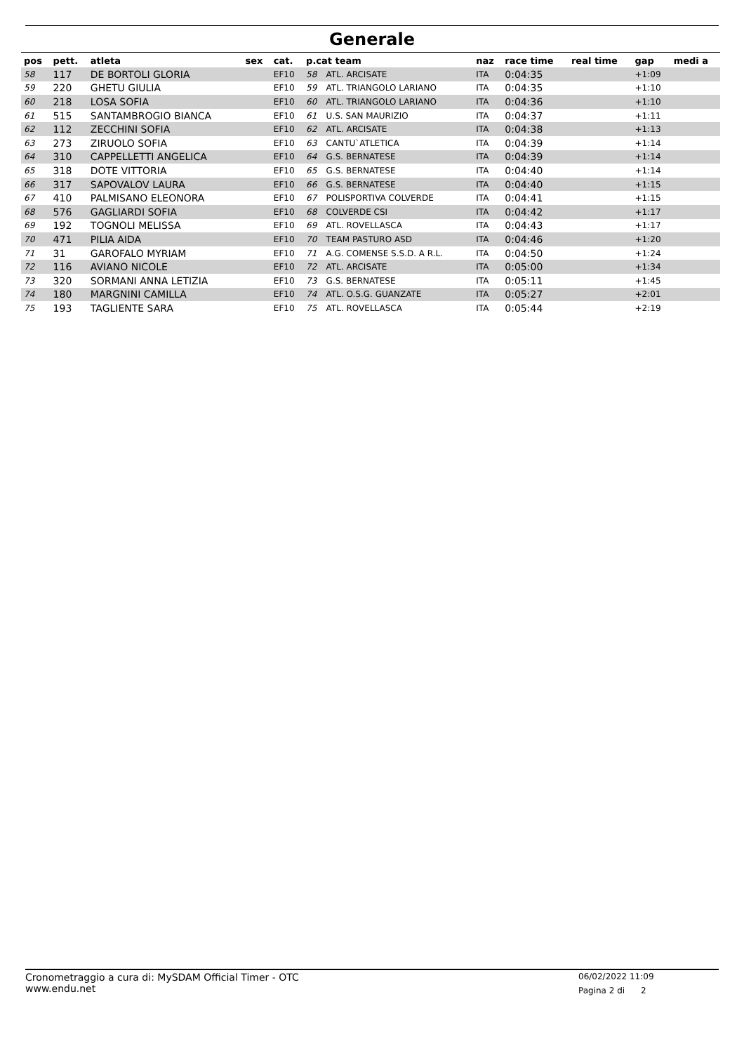Generale
| pos | pett. | atleta | sex | cat. | p.cat team | | naz | race time | real time | gap | medi a |
| --- | --- | --- | --- | --- | --- | --- | --- | --- | --- | --- | --- |
| 58 | 117 | DE BORTOLI GLORIA | | EF10 | 58 | ATL. ARCISATE | ITA | 0:04:35 | | +1:09 | |
| 59 | 220 | GHETU GIULIA | | EF10 | 59 | ATL. TRIANGOLO LARIANO | ITA | 0:04:35 | | +1:10 | |
| 60 | 218 | LOSA SOFIA | | EF10 | 60 | ATL. TRIANGOLO LARIANO | ITA | 0:04:36 | | +1:10 | |
| 61 | 515 | SANTAMBROGIO BIANCA | | EF10 | 61 | U.S. SAN MAURIZIO | ITA | 0:04:37 | | +1:11 | |
| 62 | 112 | ZECCHINI SOFIA | | EF10 | 62 | ATL. ARCISATE | ITA | 0:04:38 | | +1:13 | |
| 63 | 273 | ZIRUOLO SOFIA | | EF10 | 63 | CANTU`ATLETICA | ITA | 0:04:39 | | +1:14 | |
| 64 | 310 | CAPPELLETTI ANGELICA | | EF10 | 64 | G.S. BERNATESE | ITA | 0:04:39 | | +1:14 | |
| 65 | 318 | DOTE VITTORIA | | EF10 | 65 | G.S. BERNATESE | ITA | 0:04:40 | | +1:14 | |
| 66 | 317 | SAPOVALOV LAURA | | EF10 | 66 | G.S. BERNATESE | ITA | 0:04:40 | | +1:15 | |
| 67 | 410 | PALMISANO ELEONORA | | EF10 | 67 | POLISPORTIVA COLVERDE | ITA | 0:04:41 | | +1:15 | |
| 68 | 576 | GAGLIARDI SOFIA | | EF10 | 68 | COLVERDE CSI | ITA | 0:04:42 | | +1:17 | |
| 69 | 192 | TOGNOLI MELISSA | | EF10 | 69 | ATL. ROVELLASCA | ITA | 0:04:43 | | +1:17 | |
| 70 | 471 | PILIA AIDA | | EF10 | 70 | TEAM PASTURO ASD | ITA | 0:04:46 | | +1:20 | |
| 71 | 31 | GAROFALO MYRIAM | | EF10 | 71 | A.G. COMENSE S.S.D. A R.L. | ITA | 0:04:50 | | +1:24 | |
| 72 | 116 | AVIANO NICOLE | | EF10 | 72 | ATL. ARCISATE | ITA | 0:05:00 | | +1:34 | |
| 73 | 320 | SORMANI ANNA LETIZIA | | EF10 | 73 | G.S. BERNATESE | ITA | 0:05:11 | | +1:45 | |
| 74 | 180 | MARGNINI CAMILLA | | EF10 | 74 | ATL. O.S.G. GUANZATE | ITA | 0:05:27 | | +2:01 | |
| 75 | 193 | TAGLIENTE SARA | | EF10 | 75 | ATL. ROVELLASCA | ITA | 0:05:44 | | +2:19 | |
Cronometraggio a cura di: MySDAM Official Timer - OTC
www.endu.net
06/02/2022 11:09
Pagina 2 di 2